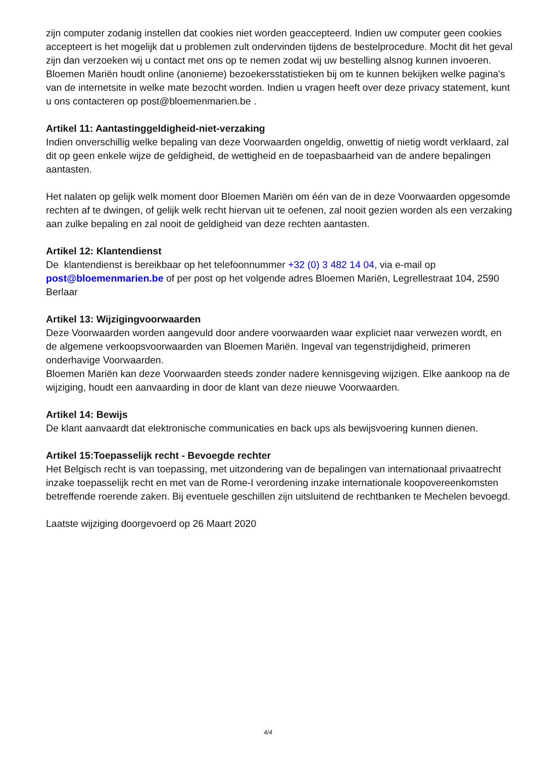zijn computer zodanig instellen dat cookies niet worden geaccepteerd. Indien uw computer geen cookies accepteert is het mogelijk dat u problemen zult ondervinden tijdens de bestelprocedure. Mocht dit het geval zijn dan verzoeken wij u contact met ons op te nemen zodat wij uw bestelling alsnog kunnen invoeren.
Bloemen Mariën houdt online (anonieme) bezoekersstatistieken bij om te kunnen bekijken welke pagina's van de internetsite in welke mate bezocht worden. Indien u vragen heeft over deze privacy statement, kunt u ons contacteren op post@bloemenmarien.be .
Artikel 11: Aantastinggeldigheid-niet-verzaking
Indien onverschillig welke bepaling van deze Voorwaarden ongeldig, onwettig of nietig wordt verklaard, zal dit op geen enkele wijze de geldigheid, de wettigheid en de toepasbaarheid van de andere bepalingen aantasten.
Het nalaten op gelijk welk moment door Bloemen Mariën om één van de in deze Voorwaarden opgesomde rechten af te dwingen, of gelijk welk recht hiervan uit te oefenen, zal nooit gezien worden als een verzaking aan zulke bepaling en zal nooit de geldigheid van deze rechten aantasten.
Artikel 12: Klantendienst
De klantendienst is bereikbaar op het telefoonnummer +32 (0) 3 482 14 04, via e-mail op post@bloemenmarien.be of per post op het volgende adres Bloemen Mariën, Legrellestraat 104, 2590 Berlaar
Artikel 13: Wijzigingvoorwaarden
Deze Voorwaarden worden aangevuld door andere voorwaarden waar expliciet naar verwezen wordt, en de algemene verkoopsvoorwaarden van Bloemen Mariën. Ingeval van tegenstrijdigheid, primeren onderhavige Voorwaarden.
Bloemen Mariën kan deze Voorwaarden steeds zonder nadere kennisgeving wijzigen. Elke aankoop na de wijziging, houdt een aanvaarding in door de klant van deze nieuwe Voorwaarden.
Artikel 14: Bewijs
De klant aanvaardt dat elektronische communicaties en back ups als bewijsvoering kunnen dienen.
Artikel 15:Toepasselijk recht - Bevoegde rechter
Het Belgisch recht is van toepassing, met uitzondering van de bepalingen van internationaal privaatrecht inzake toepasselijk recht en met van de Rome-I verordening inzake internationale koopovereenkomsten betreffende roerende zaken. Bij eventuele geschillen zijn uitsluitend de rechtbanken te Mechelen bevoegd.
Laatste wijziging doorgevoerd op 26 Maart 2020
4/4